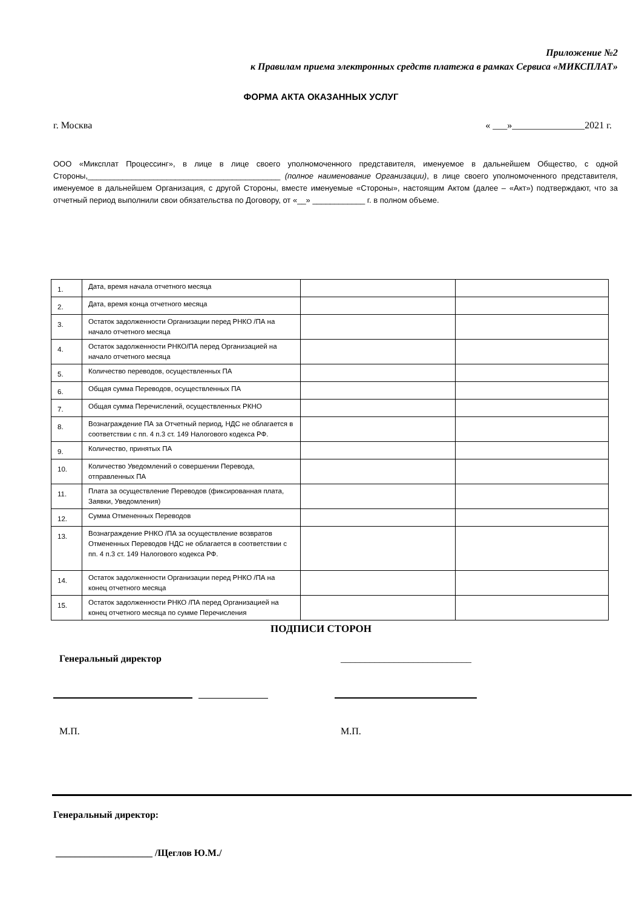Приложение №2
к Правилам приема электронных средств платежа в рамках Сервиса «МИКСПЛАТ»
ФОРМА АКТА ОКАЗАННЫХ УСЛУГ
г. Москва « ___»_______________2021 г.
ООО «Миксплат Процессинг», в лице в лице своего уполномоченного представителя, именуемое в дальнейшем Общество, с одной Стороны,____________________________________________ (полное наименование Организации), в лице своего уполномоченного представителя, именуемое в дальнейшем Организация, с другой Стороны, вместе именуемые «Стороны», настоящим Актом (далее – «Акт») подтверждают, что за отчетный период выполнили свои обязательства по Договору, от «__» ____________ г. в полном объеме.
| 1. | Дата, время начала отчетного месяца | | |
| 2. | Дата, время конца отчетного месяца | | |
| 3. | Остаток задолженности Организации перед РНКО /ПА на начало отчетного месяца | | |
| 4. | Остаток задолженности РНКО/ПА перед Организацией на начало отчетного месяца | | |
| 5. | Количество переводов, осуществленных ПА | | |
| 6. | Общая сумма Переводов, осуществленных ПА | | |
| 7. | Общая сумма Перечислений, осуществленных РКНО | | |
| 8. | Вознаграждение ПА за Отчетный период, НДС не облагается в соответствии с пп. 4 п.3 ст. 149 Налогового кодекса РФ. | | |
| 9. | Количество, принятых ПА | | |
| 10. | Количество Уведомлений о совершении Перевода, отправленных ПА | | |
| 11. | Плата за осуществление Переводов (фиксированная плата, Заявки, Уведомления) | | |
| 12. | Сумма Отмененных Переводов | | |
| 13. | Вознаграждение РНКО /ПА за осуществление возвратов Отмененных Переводов НДС не облагается в соответствии с пп. 4 п.3 ст. 149 Налогового кодекса РФ. | | |
| 14. | Остаток задолженности Организации перед РНКО /ПА на конец отчетного месяца | | |
| 15. | Остаток задолженности РНКО /ПА перед Организацией на конец отчетного месяца по сумме Перечисления | | |
ПОДПИСИ СТОРОН
Генеральный директор ___________________________
М.П. М.П.
Генеральный директор:
____________________ /Щеглов Ю.М./